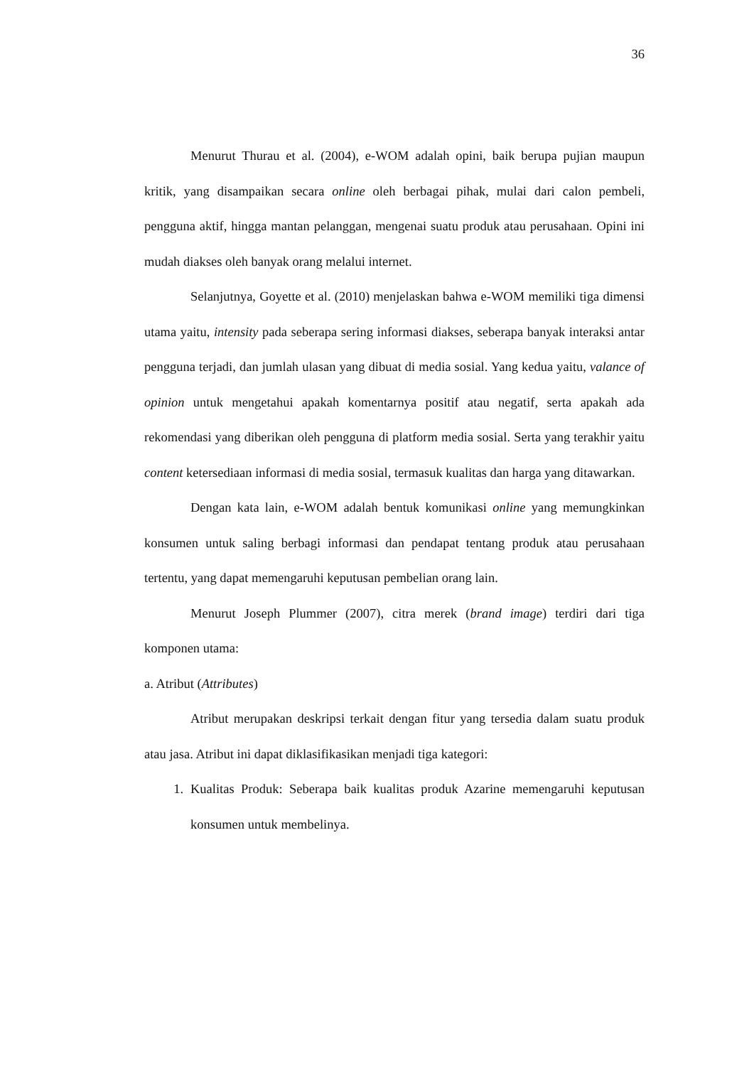36
Menurut Thurau et al. (2004), e-WOM adalah opini, baik berupa pujian maupun kritik, yang disampaikan secara online oleh berbagai pihak, mulai dari calon pembeli, pengguna aktif, hingga mantan pelanggan, mengenai suatu produk atau perusahaan. Opini ini mudah diakses oleh banyak orang melalui internet.
Selanjutnya, Goyette et al. (2010) menjelaskan bahwa e-WOM memiliki tiga dimensi utama yaitu, intensity pada seberapa sering informasi diakses, seberapa banyak interaksi antar pengguna terjadi, dan jumlah ulasan yang dibuat di media sosial. Yang kedua yaitu, valance of opinion untuk mengetahui apakah komentarnya positif atau negatif, serta apakah ada rekomendasi yang diberikan oleh pengguna di platform media sosial. Serta yang terakhir yaitu content ketersediaan informasi di media sosial, termasuk kualitas dan harga yang ditawarkan.
Dengan kata lain, e-WOM adalah bentuk komunikasi online yang memungkinkan konsumen untuk saling berbagi informasi dan pendapat tentang produk atau perusahaan tertentu, yang dapat memengaruhi keputusan pembelian orang lain.
Menurut Joseph Plummer (2007), citra merek (brand image) terdiri dari tiga komponen utama:
a. Atribut (Attributes)
Atribut merupakan deskripsi terkait dengan fitur yang tersedia dalam suatu produk atau jasa. Atribut ini dapat diklasifikasikan menjadi tiga kategori:
1. Kualitas Produk: Seberapa baik kualitas produk Azarine memengaruhi keputusan konsumen untuk membelinya.